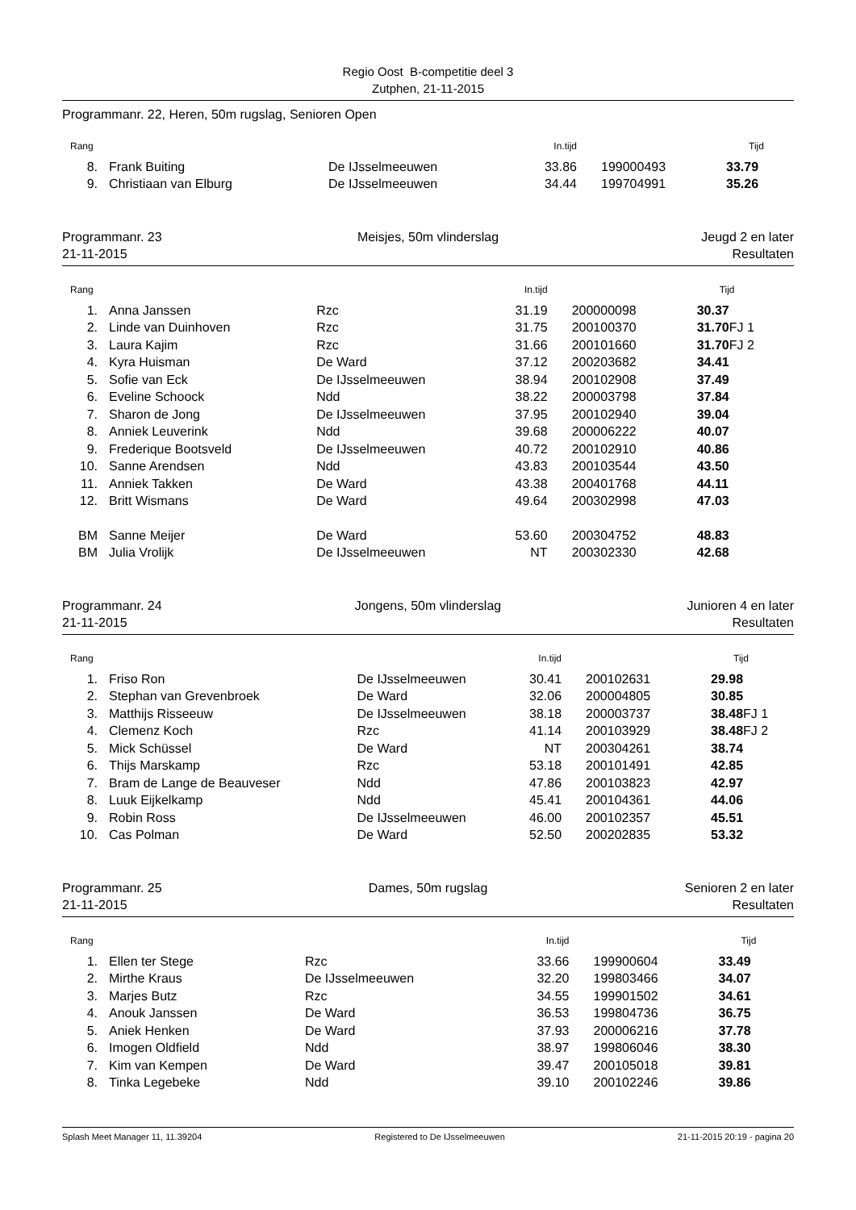Regio Oost B-competitie deel 3
Zutphen, 21-11-2015
Programmanr. 22, Heren, 50m rugslag, Senioren Open
| Rang | | | In.tijd | | Tijd |
| --- | --- | --- | --- | --- | --- |
| 8. | Frank Buiting | De IJsselmeeuwen | 33.86 | 199000493 | 33.79 |
| 9. | Christiaan van Elburg | De IJsselmeeuwen | 34.44 | 199704991 | 35.26 |
Programmanr. 23
21-11-2015
Meisjes, 50m vlinderslag Jeugd 2 en later
Resultaten
| Rang | | | In.tijd | | Tijd |
| --- | --- | --- | --- | --- | --- |
| 1. | Anna Janssen | Rzc | 31.19 | 200000098 | 30.37 |
| 2. | Linde van Duinhoven | Rzc | 31.75 | 200100370 | 31.70 FJ 1 |
| 3. | Laura Kajim | Rzc | 31.66 | 200101660 | 31.70 FJ 2 |
| 4. | Kyra Huisman | De Ward | 37.12 | 200203682 | 34.41 |
| 5. | Sofie van Eck | De IJsselmeeuwen | 38.94 | 200102908 | 37.49 |
| 6. | Eveline Schoock | Ndd | 38.22 | 200003798 | 37.84 |
| 7. | Sharon de Jong | De IJsselmeeuwen | 37.95 | 200102940 | 39.04 |
| 8. | Anniek Leuverink | Ndd | 39.68 | 200006222 | 40.07 |
| 9. | Frederique Bootsveld | De IJsselmeeuwen | 40.72 | 200102910 | 40.86 |
| 10. | Sanne Arendsen | Ndd | 43.83 | 200103544 | 43.50 |
| 11. | Anniek Takken | De Ward | 43.38 | 200401768 | 44.11 |
| 12. | Britt Wismans | De Ward | 49.64 | 200302998 | 47.03 |
| BM | Sanne Meijer | De Ward | 53.60 | 200304752 | 48.83 |
| BM | Julia Vrolijk | De IJsselmeeuwen | NT | 200302330 | 42.68 |
Programmanr. 24
21-11-2015
Jongens, 50m vlinderslag Junioren 4 en later
Resultaten
| Rang | | | In.tijd | | Tijd |
| --- | --- | --- | --- | --- | --- |
| 1. | Friso Ron | De IJsselmeeuwen | 30.41 | 200102631 | 29.98 |
| 2. | Stephan van Grevenbroek | De Ward | 32.06 | 200004805 | 30.85 |
| 3. | Matthijs Risseeuw | De IJsselmeeuwen | 38.18 | 200003737 | 38.48 FJ 1 |
| 4. | Clemenz Koch | Rzc | 41.14 | 200103929 | 38.48 FJ 2 |
| 5. | Mick Schüssel | De Ward | NT | 200304261 | 38.74 |
| 6. | Thijs Marskamp | Rzc | 53.18 | 200101491 | 42.85 |
| 7. | Bram de Lange de Beauveser | Ndd | 47.86 | 200103823 | 42.97 |
| 8. | Luuk Eijkelkamp | Ndd | 45.41 | 200104361 | 44.06 |
| 9. | Robin Ross | De IJsselmeeuwen | 46.00 | 200102357 | 45.51 |
| 10. | Cas Polman | De Ward | 52.50 | 200202835 | 53.32 |
Programmanr. 25
21-11-2015
Dames, 50m rugslag Senioren 2 en later
Resultaten
| Rang | | | In.tijd | | Tijd |
| --- | --- | --- | --- | --- | --- |
| 1. | Ellen ter Stege | Rzc | 33.66 | 199900604 | 33.49 |
| 2. | Mirthe Kraus | De IJsselmeeuwen | 32.20 | 199803466 | 34.07 |
| 3. | Marjes Butz | Rzc | 34.55 | 199901502 | 34.61 |
| 4. | Anouk Janssen | De Ward | 36.53 | 199804736 | 36.75 |
| 5. | Aniek Henken | De Ward | 37.93 | 200006216 | 37.78 |
| 6. | Imogen Oldfield | Ndd | 38.97 | 199806046 | 38.30 |
| 7. | Kim van Kempen | De Ward | 39.47 | 200105018 | 39.81 |
| 8. | Tinka Legebeke | Ndd | 39.10 | 200102246 | 39.86 |
Splash Meet Manager 11, 11.39204 Registered to De IJsselmeeuwen 21-11-2015 20:19 - pagina 20